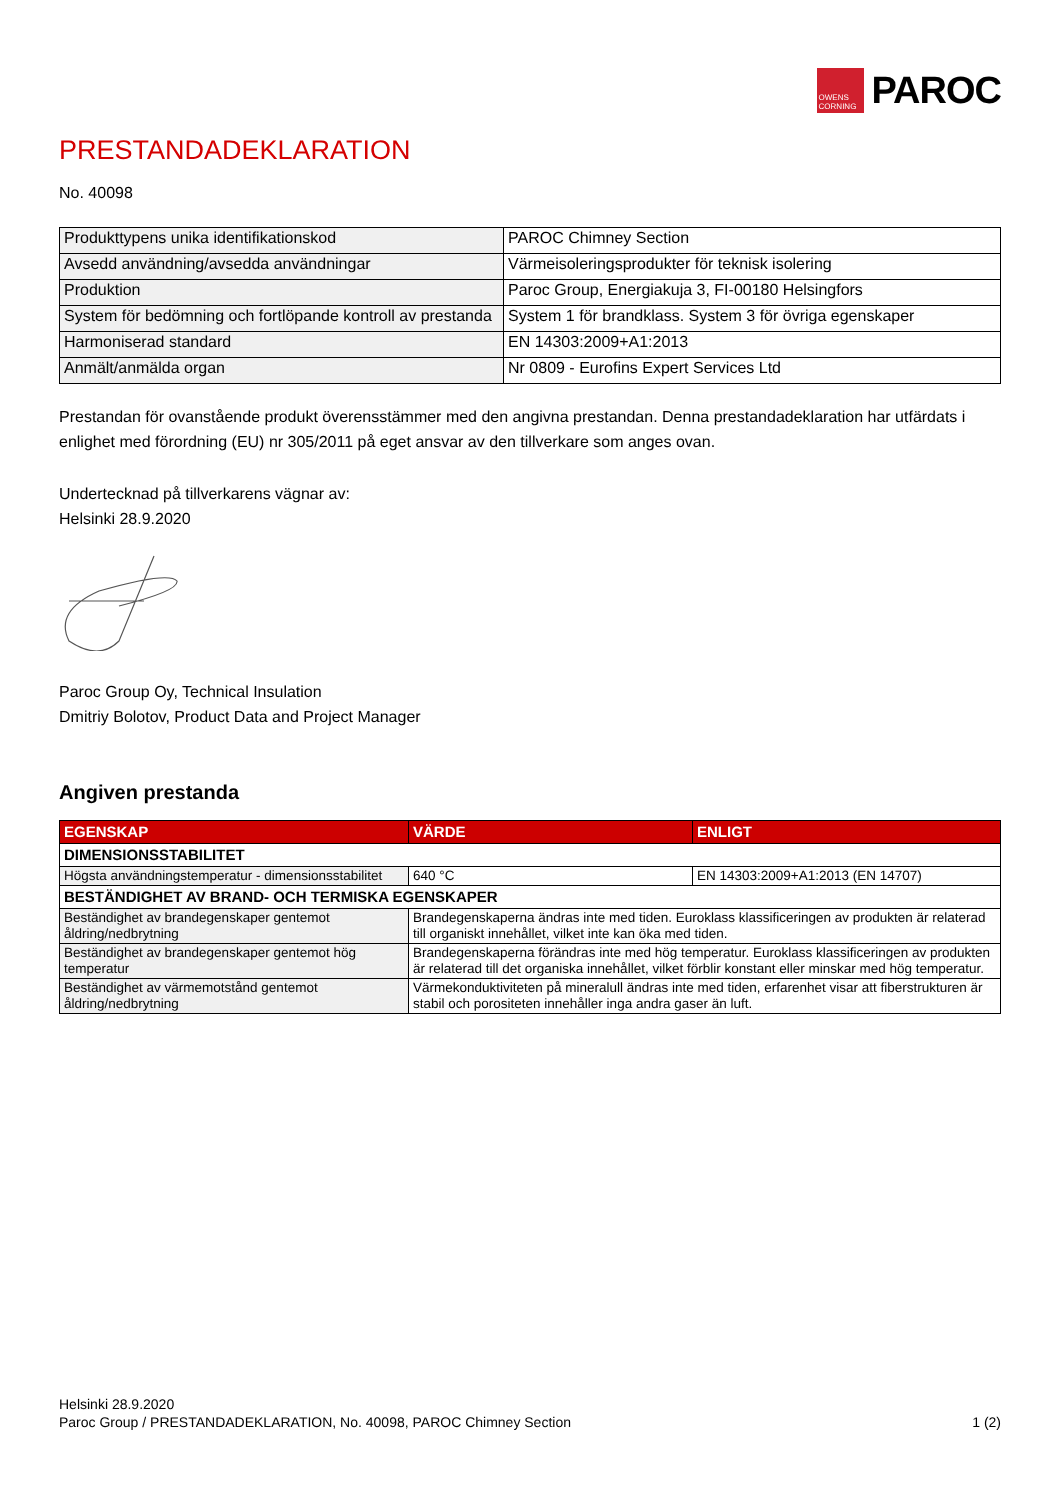OWENS CORNING
PAROC
PRESTANDADEKLARATION
No. 40098
| Produkttypens unika identifikationskod | PAROC Chimney Section |
| Avsedd användning/avsedda användningar | Värmeisoleringsprodukter för teknisk isolering |
| Produktion | Paroc Group, Energiakuja 3, FI-00180 Helsingfors |
| System för bedömning och fortlöpande kontroll av prestanda | System 1 för brandklass. System 3 för övriga egenskaper |
| Harmoniserad standard | EN 14303:2009+A1:2013 |
| Anmält/anmälda organ | Nr 0809 - Eurofins Expert Services Ltd |
Prestandan för ovanstående produkt överensstämmer med den angivna prestandan. Denna prestandadeklaration har utfärdats i enlighet med förordning (EU) nr 305/2011 på eget ansvar av den tillverkare som anges ovan.
Undertecknad på tillverkarens vägnar av:
Helsinki 28.9.2020
Paroc Group Oy, Technical Insulation
Dmitriy Bolotov, Product Data and Project Manager
Angiven prestanda
| EGENSKAP | VÄRDE | ENLIGT |
| --- | --- | --- |
| DIMENSIONSSTABILITET | | |
| Högsta användningstemperatur - dimensionsstabilitet | 640 °C | EN 14303:2009+A1:2013 (EN 14707) |
| BESTÄNDIGHET AV BRAND- OCH TERMISKA EGENSKAPER | | |
| Beständighet av brandegenskaper gentemot åldring/nedbrytning | Brandegenskaperna ändras inte med tiden. Euroklass klassificeringen av produkten är relaterad till organiskt innehållet, vilket inte kan öka med tiden. | |
| Beständighet av brandegenskaper gentemot hög temperatur | Brandegenskaperna förändras inte med hög temperatur. Euroklass klassificeringen av produkten är relaterad till det organiska innehållet, vilket förblir konstant eller minskar med hög temperatur. | |
| Beständighet av värmemotstånd gentemot åldring/nedbrytning | Värmekonduktiviteten på mineralull ändras inte med tiden, erfarenhet visar att fiberstrukturen är stabil och porositeten innehåller inga andra gaser än luft. | |
Helsinki 28.9.2020
Paroc Group / PRESTANDADEKLARATION, No. 40098, PAROC Chimney Section 1 (2)